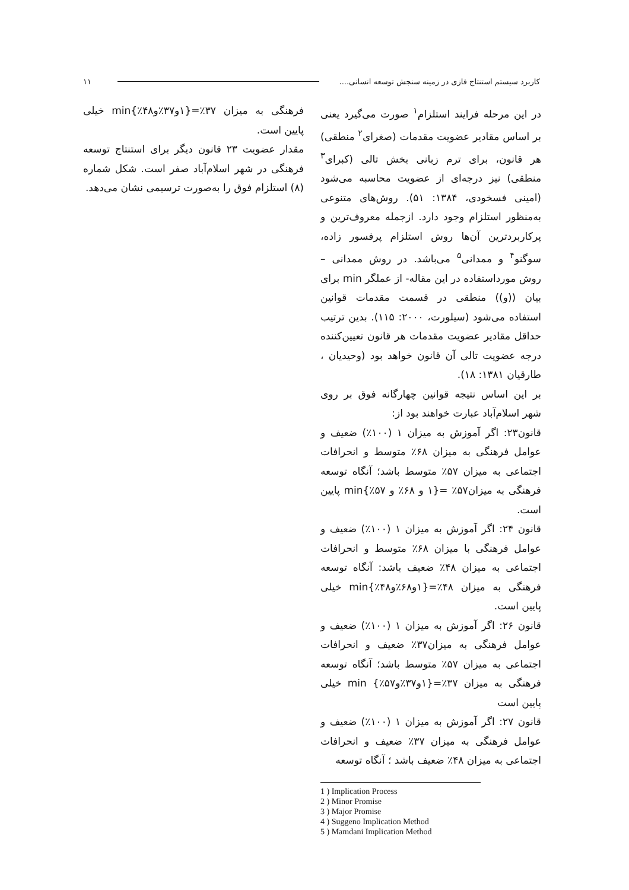۱۱ کاربرد سیستم استنتاج فازی در زمینه سنجش توسعه انسانی....
در این مرحله فرایند استلزام<sup>۱</sup> صورت می‌گیرد یعنی بر اساس مقادیر عضویت مقدمات (صغرای<sup>۲</sup> منطقی) هر قانون، برای ترم زبانی بخش تالی (کبرای<sup>۳</sup> منطقی) نیز درجه‌ای از عضویت محاسبه می‌شود (امینی فسخودی، ۱۳۸۴: ۵۱). روش‌های متنوعی به‌منظور استلزام وجود دارد. ازجمله معروف‌ترین و پرکاربردترین آن‌ها روش استلزام پرفسور زاده، سوگنو<sup>۴</sup> و ممدانی<sup>۵</sup> می‌باشد. در روش ممدانی – روش مورداستفاده در این مقاله- از عملگر min برای بیان ((و)) منطقی در قسمت مقدمات قوانین استفاده می‌شود (سیلورت، ۲۰۰۰: ۱۱۵). بدین ترتیب حداقل مقادیر عضویت مقدمات هر قانون تعیین‌کننده درجه عضویت تالی آن قانون خواهد بود (وحیدیان ، طارقیان ۱۳۸۱: ۱۸).
بر این اساس نتیجه قوانین چهارگانه فوق بر روی شهر اسلام‌آباد عبارت خواهند بود از:
قانون۲۳: اگر آموزش به میزان ۱ (۱۰۰٪) ضعیف و عوامل فرهنگی به میزان ۶۸٪ متوسط و انحرافات اجتماعی به میزان ۵۷٪ متوسط باشد؛ آنگاه توسعه فرهنگی به میزان۵۷٪ ={۱ و ۶۸٪ و ۵۷٪}min پایین است.
قانون ۲۴: اگر آموزش به میزان ۱ (۱۰۰٪) ضعیف و عوامل فرهنگی با میزان ۶۸٪ متوسط و انحرافات اجتماعی به میزان ۴۸٪ ضعیف باشد: آنگاه توسعه فرهنگی به میزان ۴۸٪={۱و۶۸٪و۴۸٪}min خیلی پایین است.
قانون ۲۶: اگر آموزش به میزان ۱ (۱۰۰٪) ضعیف و عوامل فرهنگی به میزان۳۷٪ ضعیف و انحرافات اجتماعی به میزان ۵۷٪ متوسط باشد؛ آنگاه توسعه فرهنگی به میزان ۳۷٪={۱و۳۷٪و۵۷٪} min خیلی پایین است
قانون ۲۷: اگر آموزش به میزان ۱ (۱۰۰٪) ضعیف و عوامل فرهنگی به میزان ۳۷٪ ضعیف و انحرافات اجتماعی به میزان ۴۸٪ ضعیف باشد ؛ آنگاه توسعه
فرهنگی به میزان ۳۷٪={۱و۳۷٪و۴۸٪}min خیلی پایین است.
مقدار عضویت ۲۳ قانون دیگر برای استنتاج توسعه فرهنگی در شهر اسلام‌آباد صفر است. شکل شماره (۸) استلزام فوق را به‌صورت ترسیمی نشان می‌دهد.
1 ) Implication Process
2 ) Minor Promise
3 ) Major Promise
4 ) Suggeno Implication Method
5 ) Mamdani Implication Method